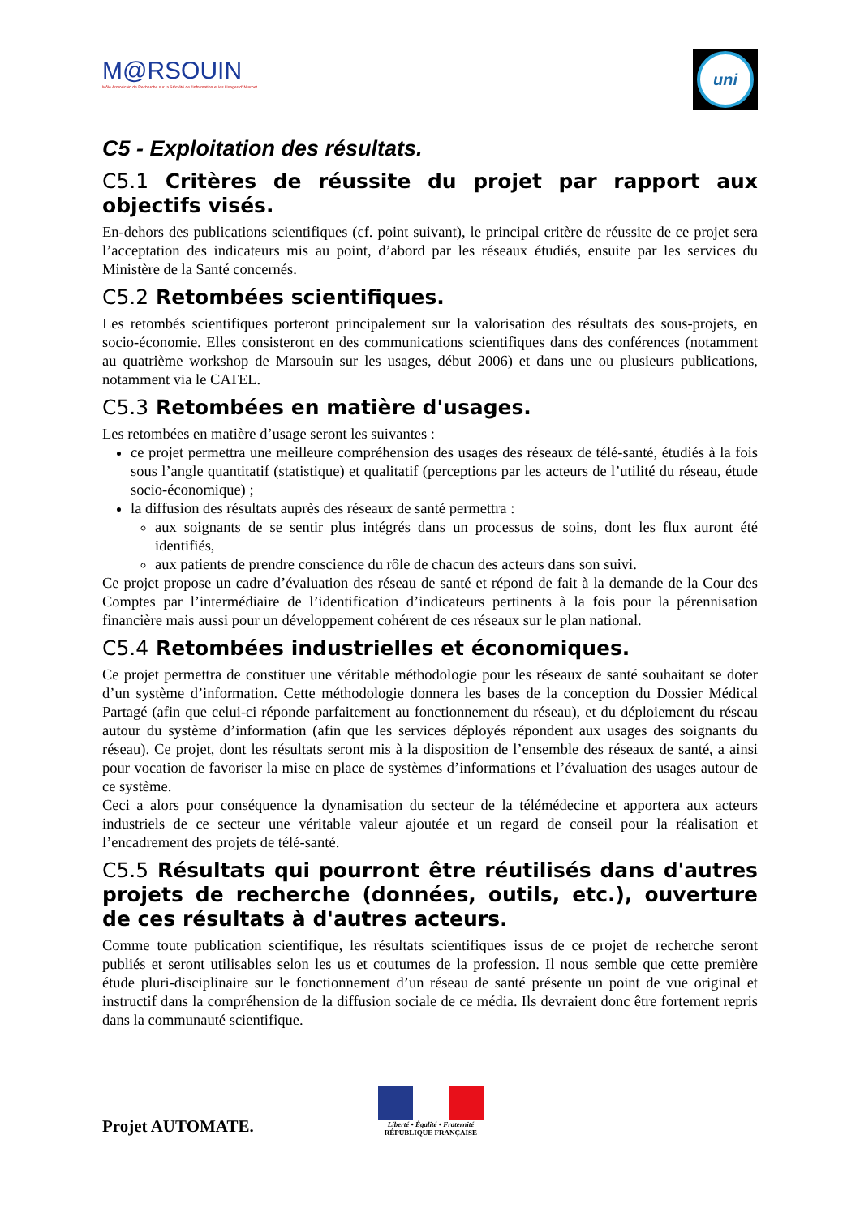M@RSOUIN
Môle Armoricain de Recherche sur la SOciété de l'information et les Usages d'INternet
uni
C5 - Exploitation des résultats.
C5.1 Critères de réussite du projet par rapport aux objectifs visés.
En-dehors des publications scientifiques (cf. point suivant), le principal critère de réussite de ce projet sera l’acceptation des indicateurs mis au point, d’abord par les réseaux étudiés, ensuite par les services du Ministère de la Santé concernés.
C5.2 Retombées scientifiques.
Les retombés scientifiques porteront principalement sur la valorisation des résultats des sous-projets, en socio-économie. Elles consisteront en des communications scientifiques dans des conférences (notamment au quatrième workshop de Marsouin sur les usages, début 2006) et dans une ou plusieurs publications, notamment via le CATEL.
C5.3 Retombées en matière d'usages.
Les retombées en matière d’usage seront les suivantes :
ce projet permettra une meilleure compréhension des usages des réseaux de télé-santé, étudiés à la fois sous l’angle quantitatif (statistique) et qualitatif (perceptions par les acteurs de l’utilité du réseau, étude socio-économique) ;
la diffusion des résultats auprès des réseaux de santé permettra :
aux soignants de se sentir plus intégrés dans un processus de soins, dont les flux auront été identifiés,
aux patients de prendre conscience du rôle de chacun des acteurs dans son suivi.
Ce projet propose un cadre d’évaluation des réseau de santé et répond de fait à la demande de la Cour des Comptes par l’intermédiaire de l’identification d’indicateurs pertinents à la fois pour la pérennisation financière mais aussi pour un développement cohérent de ces réseaux sur le plan national.
C5.4 Retombées industrielles et économiques.
Ce projet permettra de constituer une véritable méthodologie pour les réseaux de santé souhaitant se doter d’un système d’information. Cette méthodologie donnera les bases de la conception du Dossier Médical Partagé (afin que celui-ci réponde parfaitement au fonctionnement du réseau), et du déploiement du réseau autour du système d’information (afin que les services déployés répondent aux usages des soignants du réseau). Ce projet, dont les résultats seront mis à la disposition de l’ensemble des réseaux de santé, a ainsi pour vocation de favoriser la mise en place de systèmes d’informations et l’évaluation des usages autour de ce système.
Ceci a alors pour conséquence la dynamisation du secteur de la télémédecine et apportera aux acteurs industriels de ce secteur une véritable valeur ajoutée et un regard de conseil pour la réalisation et l’encadrement des projets de télé-santé.
C5.5 Résultats qui pourront être réutilisés dans d'autres projets de recherche (données, outils, etc.), ouverture de ces résultats à d'autres acteurs.
Comme toute publication scientifique, les résultats scientifiques issus de ce projet de recherche seront publiés et seront utilisables selon les us et coutumes de la profession. Il nous semble que cette première étude pluri-disciplinaire sur le fonctionnement d’un réseau de santé présente un point de vue original et instructif dans la compréhension de la diffusion sociale de ce média. Ils devraient donc être fortement repris dans la communauté scientifique.
Projet AUTOMATE.
Liberté • Égalité • Fraternité
RÉPUBLIQUE FRANÇAISE